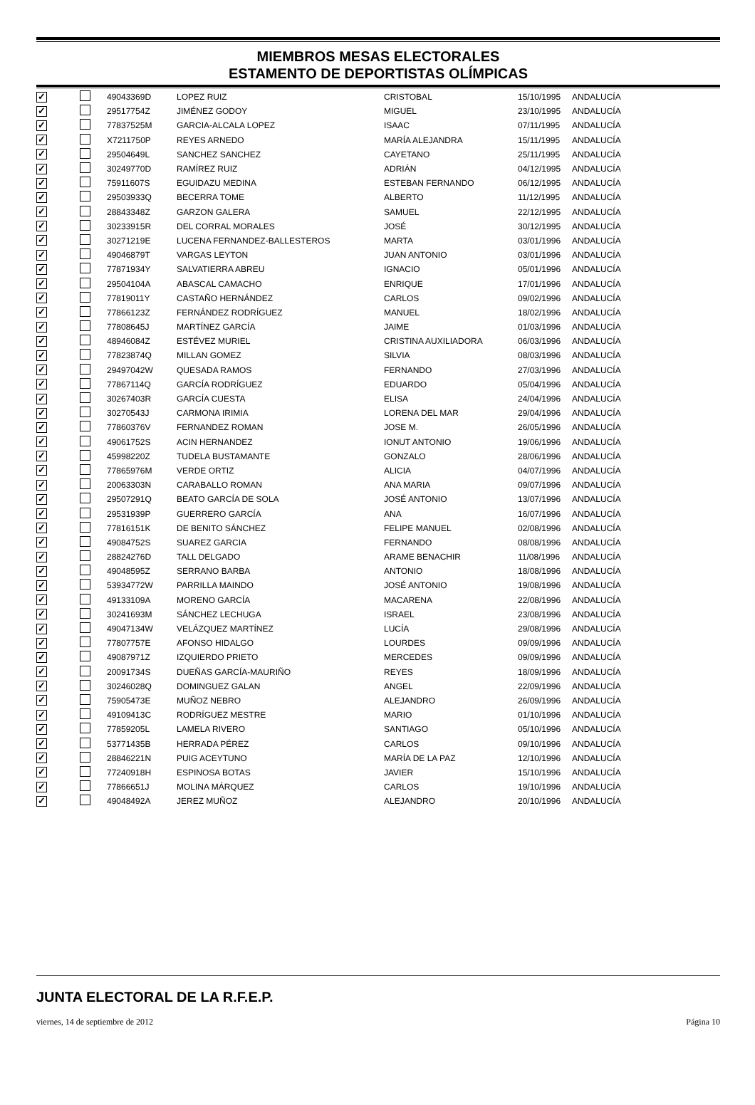MIEMBROS MESAS ELECTORALES
ESTAMENTO DE DEPORTISTAS OLÍMPICAS
| ✓ | | 49043369D | LOPEZ RUIZ | CRISTOBAL | 15/10/1995 | ANDALUCÍA |
| ✓ | | 29517754Z | JIMÉNEZ GODOY | MIGUEL | 23/10/1995 | ANDALUCÍA |
| ✓ | | 77837525M | GARCIA-ALCALA LOPEZ | ISAAC | 07/11/1995 | ANDALUCÍA |
| ✓ | | X7211750P | REYES ARNEDO | MARÍA ALEJANDRA | 15/11/1995 | ANDALUCÍA |
| ✓ | | 29504649L | SANCHEZ SANCHEZ | CAYETANO | 25/11/1995 | ANDALUCÍA |
| ✓ | | 30249770D | RAMÍREZ RUIZ | ADRIÁN | 04/12/1995 | ANDALUCÍA |
| ✓ | | 75911607S | EGUIDAZU MEDINA | ESTEBAN FERNANDO | 06/12/1995 | ANDALUCÍA |
| ✓ | | 29503933Q | BECERRA TOME | ALBERTO | 11/12/1995 | ANDALUCÍA |
| ✓ | | 28843348Z | GARZON GALERA | SAMUEL | 22/12/1995 | ANDALUCÍA |
| ✓ | | 30233915R | DEL CORRAL MORALES | JOSÉ | 30/12/1995 | ANDALUCÍA |
| ✓ | | 30271219E | LUCENA FERNANDEZ-BALLESTEROS | MARTA | 03/01/1996 | ANDALUCÍA |
| ✓ | | 49046879T | VARGAS LEYTON | JUAN ANTONIO | 03/01/1996 | ANDALUCÍA |
| ✓ | | 77871934Y | SALVATIERRA ABREU | IGNACIO | 05/01/1996 | ANDALUCÍA |
| ✓ | | 29504104A | ABASCAL CAMACHO | ENRIQUE | 17/01/1996 | ANDALUCÍA |
| ✓ | | 77819011Y | CASTAÑO HERNÁNDEZ | CARLOS | 09/02/1996 | ANDALUCÍA |
| ✓ | | 77866123Z | FERNÁNDEZ RODRÍGUEZ | MANUEL | 18/02/1996 | ANDALUCÍA |
| ✓ | | 77808645J | MARTÍNEZ GARCÍA | JAIME | 01/03/1996 | ANDALUCÍA |
| ✓ | | 48946084Z | ESTÉVEZ MURIEL | CRISTINA AUXILIADORA | 06/03/1996 | ANDALUCÍA |
| ✓ | | 77823874Q | MILLAN GOMEZ | SILVIA | 08/03/1996 | ANDALUCÍA |
| ✓ | | 29497042W | QUESADA RAMOS | FERNANDO | 27/03/1996 | ANDALUCÍA |
| ✓ | | 77867114Q | GARCÍA RODRÍGUEZ | EDUARDO | 05/04/1996 | ANDALUCÍA |
| ✓ | | 30267403R | GARCÍA CUESTA | ELISA | 24/04/1996 | ANDALUCÍA |
| ✓ | | 30270543J | CARMONA IRIMIA | LORENA DEL MAR | 29/04/1996 | ANDALUCÍA |
| ✓ | | 77860376V | FERNANDEZ ROMAN | JOSE M. | 26/05/1996 | ANDALUCÍA |
| ✓ | | 49061752S | ACIN HERNANDEZ | IONUT ANTONIO | 19/06/1996 | ANDALUCÍA |
| ✓ | | 45998220Z | TUDELA BUSTAMANTE | GONZALO | 28/06/1996 | ANDALUCÍA |
| ✓ | | 77865976M | VERDE ORTIZ | ALICIA | 04/07/1996 | ANDALUCÍA |
| ✓ | | 20063303N | CARABALLO ROMAN | ANA MARIA | 09/07/1996 | ANDALUCÍA |
| ✓ | | 29507291Q | BEATO GARCÍA DE SOLA | JOSÉ ANTONIO | 13/07/1996 | ANDALUCÍA |
| ✓ | | 29531939P | GUERRERO GARCÍA | ANA | 16/07/1996 | ANDALUCÍA |
| ✓ | | 77816151K | DE BENITO SÁNCHEZ | FELIPE MANUEL | 02/08/1996 | ANDALUCÍA |
| ✓ | | 49084752S | SUAREZ GARCIA | FERNANDO | 08/08/1996 | ANDALUCÍA |
| ✓ | | 28824276D | TALL DELGADO | ARAME BENACHIR | 11/08/1996 | ANDALUCÍA |
| ✓ | | 49048595Z | SERRANO BARBA | ANTONIO | 18/08/1996 | ANDALUCÍA |
| ✓ | | 53934772W | PARRILLA MAINDO | JOSÉ ANTONIO | 19/08/1996 | ANDALUCÍA |
| ✓ | | 49133109A | MORENO GARCÍA | MACARENA | 22/08/1996 | ANDALUCÍA |
| ✓ | | 30241693M | SÁNCHEZ LECHUGA | ISRAEL | 23/08/1996 | ANDALUCÍA |
| ✓ | | 49047134W | VELÁZQUEZ MARTÍNEZ | LUCÍA | 29/08/1996 | ANDALUCÍA |
| ✓ | | 77807757E | AFONSO HIDALGO | LOURDES | 09/09/1996 | ANDALUCÍA |
| ✓ | | 49087971Z | IZQUIERDO PRIETO | MERCEDES | 09/09/1996 | ANDALUCÍA |
| ✓ | | 20091734S | DUEÑAS GARCÍA-MAURIÑO | REYES | 18/09/1996 | ANDALUCÍA |
| ✓ | | 30246028Q | DOMINGUEZ GALAN | ANGEL | 22/09/1996 | ANDALUCÍA |
| ✓ | | 75905473E | MUÑOZ NEBRO | ALEJANDRO | 26/09/1996 | ANDALUCÍA |
| ✓ | | 49109413C | RODRÍGUEZ MESTRE | MARIO | 01/10/1996 | ANDALUCÍA |
| ✓ | | 77859205L | LAMELA RIVERO | SANTIAGO | 05/10/1996 | ANDALUCÍA |
| ✓ | | 53771435B | HERRADA PÉREZ | CARLOS | 09/10/1996 | ANDALUCÍA |
| ✓ | | 28846221N | PUIG ACEYTUNO | MARÍA DE LA PAZ | 12/10/1996 | ANDALUCÍA |
| ✓ | | 77240918H | ESPINOSA BOTAS | JAVIER | 15/10/1996 | ANDALUCÍA |
| ✓ | | 77866651J | MOLINA MÁRQUEZ | CARLOS | 19/10/1996 | ANDALUCÍA |
| ✓ | | 49048492A | JEREZ MUÑOZ | ALEJANDRO | 20/10/1996 | ANDALUCÍA |
JUNTA ELECTORAL DE LA R.F.E.P.
viernes, 14 de septiembre de 2012 Página 10